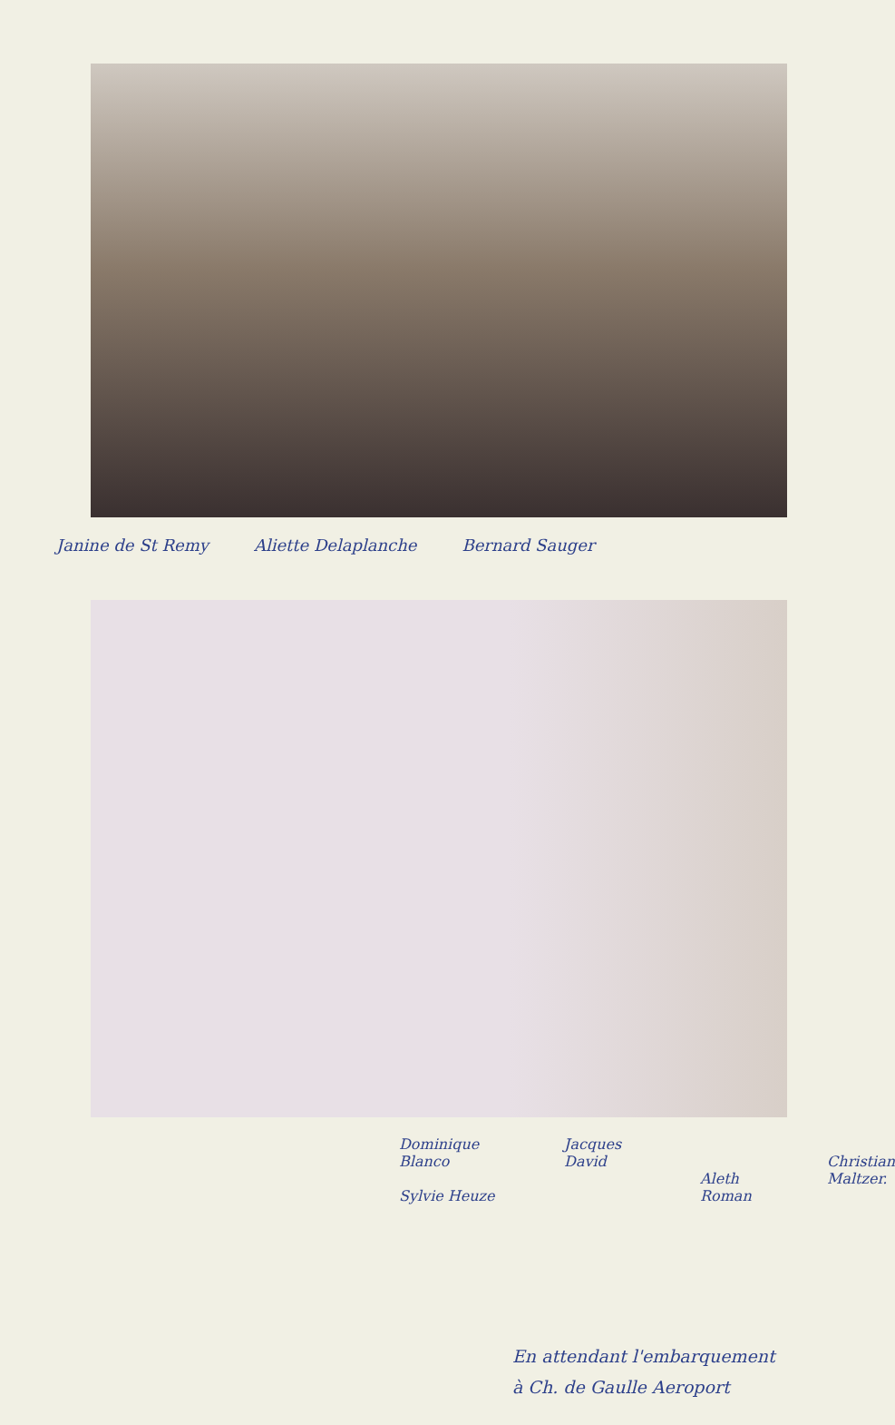Janine de St Remy Aliette Delaplanche Bernard Sauger
Dominique Blanco
Sylvie Heuze
Jacques David
Aleth Roman
Christian
Maltzer.
En attendant l'embarquement
à Ch. de Gaulle Aeroport